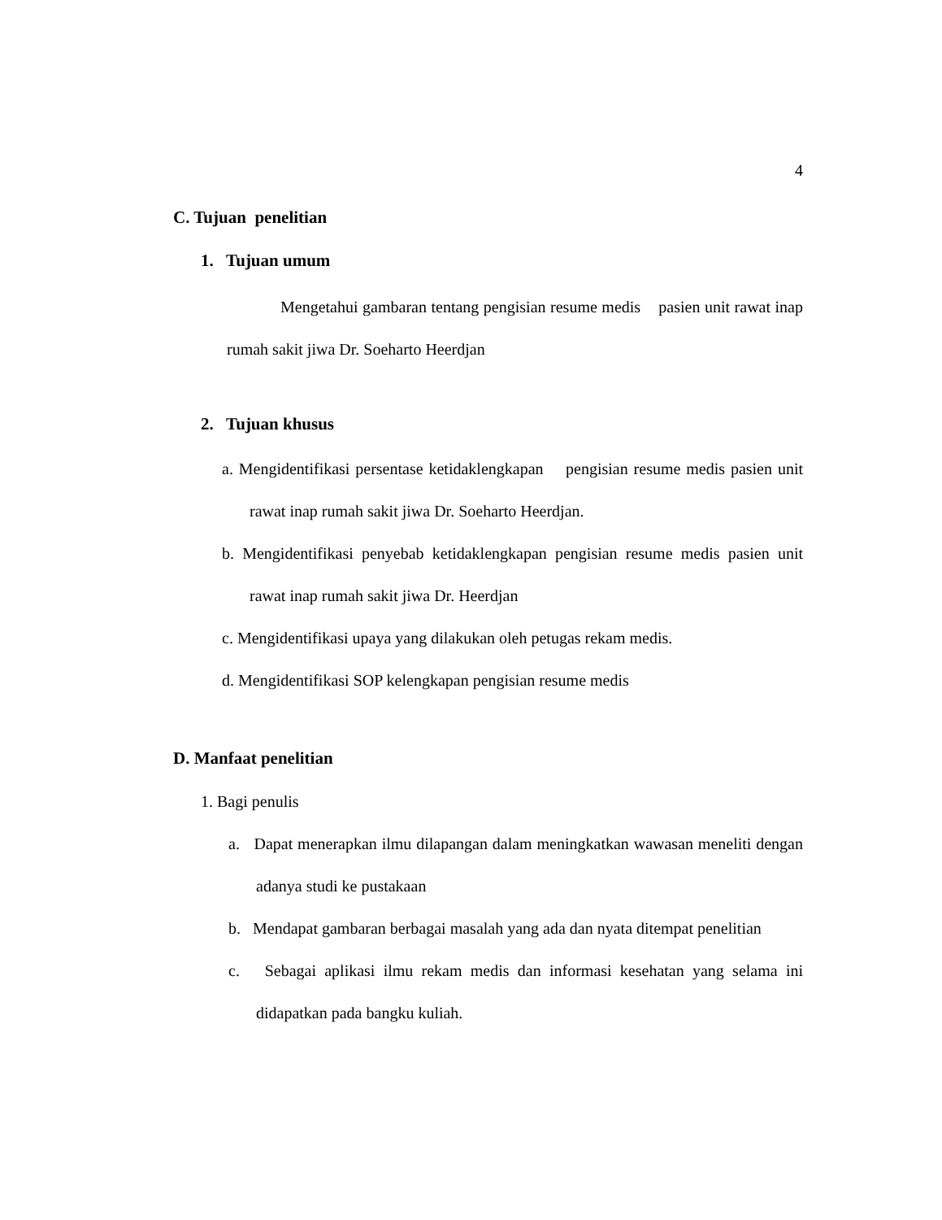4
C. Tujuan penelitian
1. Tujuan umum
Mengetahui gambaran tentang pengisian resume medis pasien unit rawat inap rumah sakit jiwa Dr. Soeharto Heerdjan
2. Tujuan khusus
a. Mengidentifikasi persentase ketidaklengkapan pengisian resume medis pasien unit rawat inap rumah sakit jiwa Dr. Soeharto Heerdjan.
b. Mengidentifikasi penyebab ketidaklengkapan pengisian resume medis pasien unit rawat inap rumah sakit jiwa Dr. Heerdjan
c. Mengidentifikasi upaya yang dilakukan oleh petugas rekam medis.
d. Mengidentifikasi SOP kelengkapan pengisian resume medis
D. Manfaat penelitian
1. Bagi penulis
a. Dapat menerapkan ilmu dilapangan dalam meningkatkan wawasan meneliti dengan adanya studi ke pustakaan
b. Mendapat gambaran berbagai masalah yang ada dan nyata ditempat penelitian
c. Sebagai aplikasi ilmu rekam medis dan informasi kesehatan yang selama ini didapatkan pada bangku kuliah.